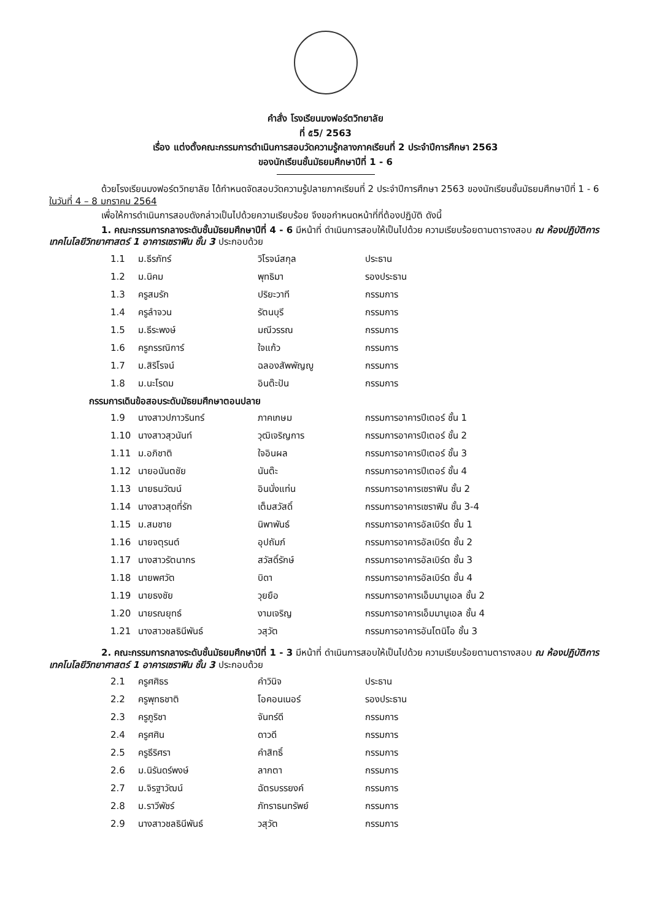คำสั่ง โรงเรียนมงฟอร์ตวิทยาลัย
ที่ ๕5/ 2563
เรื่อง แต่งตั้งคณะกรรมการดำเนินการสอบวัดความรู้กลางภาคเรียนที่ 2 ประจำปีการศึกษา 2563
ของนักเรียนชั้นมัธยมศึกษาปีที่ 1 - 6
ด้วยโรงเรียนมงฟอร์ตวิทยาลัย ได้กำหนดจัดสอบวัดความรู้ปลายภาคเรียนที่ 2 ประจำปีการศึกษา 2563 ของนักเรียนชั้นมัธยมศึกษาปีที่ 1 - 6 ในวันที่ 4 – 8 มกราคม 2564
เพื่อให้การดำเนินการสอบดังกล่าวเป็นไปด้วยความเรียบร้อย จึงขอกำหนดหน้าที่ที่ต้องปฏิบัติ ดังนี้
1. คณะกรรมการกลางระดับชั้นมัธยมศึกษาปีที่ 4 - 6 มีหน้าที่ ดำเนินการสอบให้เป็นไปด้วย ความเรียบร้อยตามตารางสอบ ณ ห้องปฏิบัติการเทคโนโลยีวิทยาศาสตร์ 1 อาคารเซราฟิน ชั้น 3 ประกอบด้วย
| 1.1 | ม.ธีรภัทร์ | วิโรจน์สกุล | ประธาน |
| 1.2 | ม.นิคม | พุทธิมา | รองประธาน |
| 1.3 | ครูสมรัก | ปริยะวาที | กรรมการ |
| 1.4 | ครูลำจวน | รัตนบุรี | กรรมการ |
| 1.5 | ม.ธีระพงษ์ | มณีวรรณ | กรรมการ |
| 1.6 | ครูกรรณิการ์ | ใจแก้ว | กรรมการ |
| 1.7 | ม.สิริโรจน์ | ฉลองสัพพัญญู | กรรมการ |
| 1.8 | ม.นะโรดม | อินต๊ะปัน | กรรมการ |
กรรมการเดินข้อสอบระดับมัธยมศึกษาตอนปลาย
| 1.9 | นางสาวปภาวรินทร์ | ภาคเกษม | กรรมการอาคารปีเตอร์ ชั้น 1 |
| 1.10 | นางสาวสุวนันท์ | วุฒิเจริญการ | กรรมการอาคารปีเตอร์ ชั้น 2 |
| 1.11 | ม.อภิชาติ | ใจอินผล | กรรมการอาคารปีเตอร์ ชั้น 3 |
| 1.12 | นายอนันตชัย | นันต๊ะ | กรรมการอาคารปีเตอร์ ชั้น 4 |
| 1.13 | นายธนวัฒน์ | อินนั่งแท่น | กรรมการอาคารเซราฟิน ชั้น 2 |
| 1.14 | นางสาวสุดที่รัก | เต็มสวัสดิ์ | กรรมการอาคารเซราฟิน ชั้น 3-4 |
| 1.15 | ม.สมชาย | นิพาพันธ์ | กรรมการอาคารอัลเบิร์ต ชั้น 1 |
| 1.16 | นายจตุรนต์ | อุปถัมภ์ | กรรมการอาคารอัลเบิร์ต ชั้น 2 |
| 1.17 | นางสาวรัตนากร | สวัสดิ์รักษ์ | กรรมการอาคารอัลเบิร์ต ชั้น 3 |
| 1.18 | นายพศวัต | บิดา | กรรมการอาคารอัลเบิร์ต ชั้น 4 |
| 1.19 | นายธงชัย | วุยยือ | กรรมการอาคารเอ็มมานูเอล ชั้น 2 |
| 1.20 | นายรณยุทธ์ | งามเจริญ | กรรมการอาคารเอ็มมานูเอล ชั้น 4 |
| 1.21 | นางสาวชลธินีพันธ์ | วสุวัต | กรรมการอาคารอันโตนิโอ ชั้น 3 |
2. คณะกรรมการกลางระดับชั้นมัธยมศึกษาปีที่ 1 - 3 มีหน้าที่ ดำเนินการสอบให้เป็นไปด้วย ความเรียบร้อยตามตารางสอบ ณ ห้องปฏิบัติการเทคโนโลยีวิทยาศาสตร์ 1 อาคารเซราฟิน ชั้น 3 ประกอบด้วย
| 2.1 | ครูศศิธร | คำวินิจ | ประธาน |
| 2.2 | ครูพุทธชาติ | โอคอนเนอร์ | รองประธาน |
| 2.3 | ครูภูริชา | จันทร์ดี | กรรมการ |
| 2.4 | ครูศศิน | ดาวดี | กรรมการ |
| 2.5 | ครูธีริศรา | คำสิทธิ์ | กรรมการ |
| 2.6 | ม.นิรันดร์พงษ์ | ลากตา | กรรมการ |
| 2.7 | ม.จิรฐาวัฒน์ | ฉัตรบรรยงค์ | กรรมการ |
| 2.8 | ม.ราวีพัชร์ | ภัทราธนทรัพย์ | กรรมการ |
| 2.9 | นางสาวชลธินีพันธ์ | วสุวัต | กรรมการ |